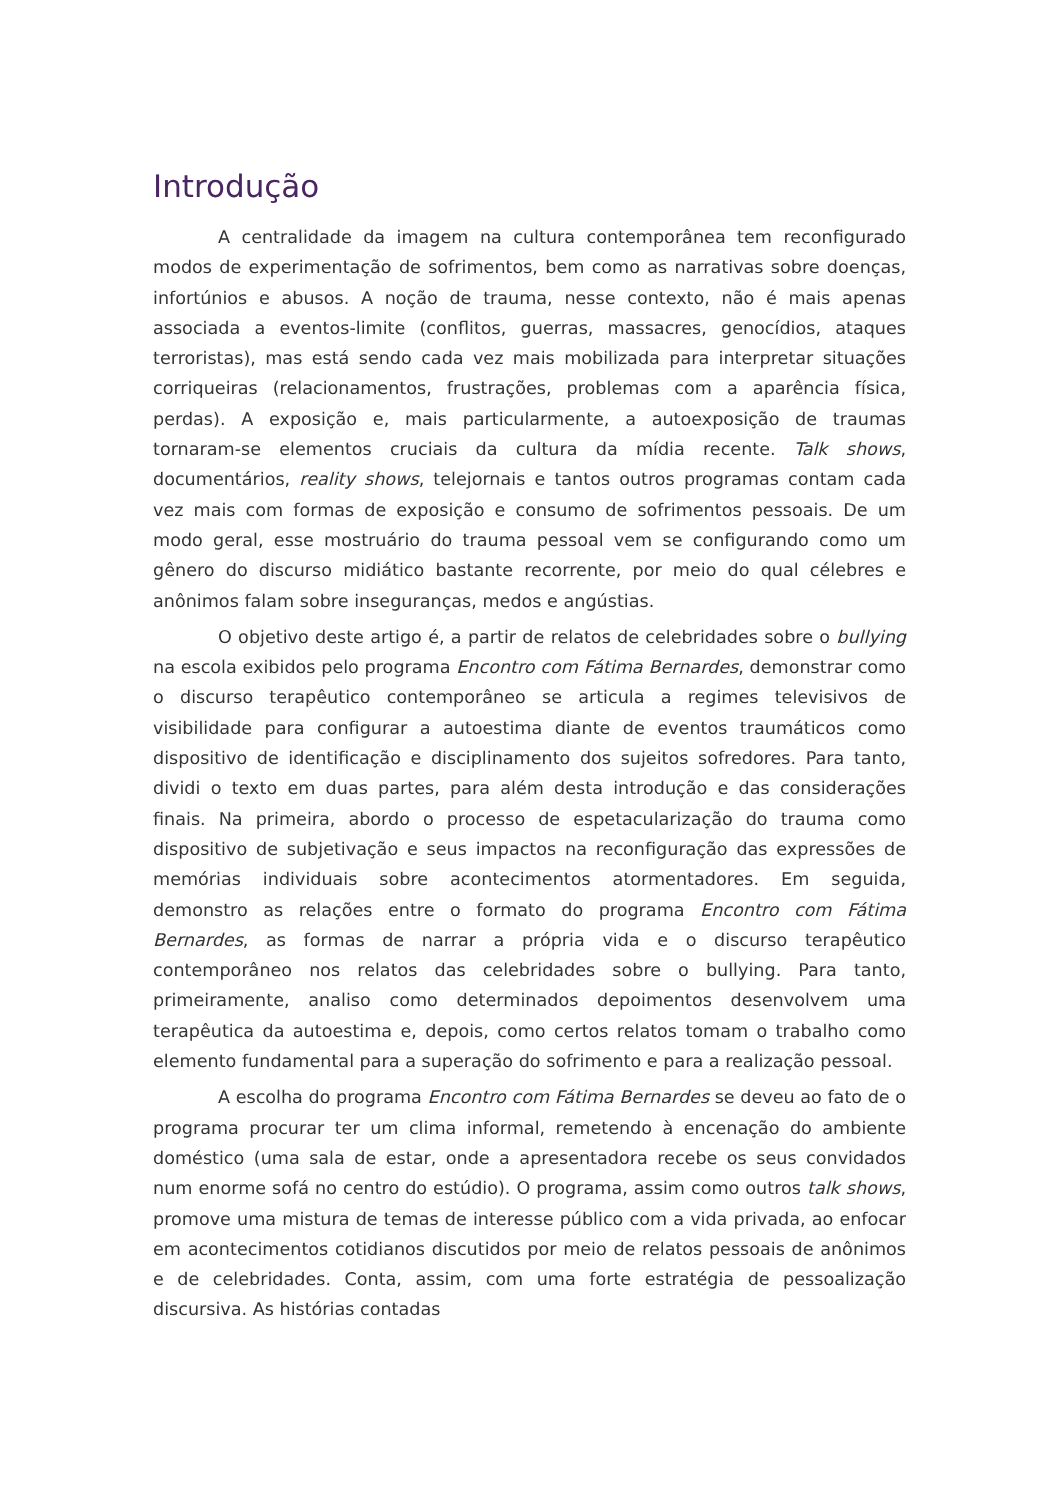Introdução
A centralidade da imagem na cultura contemporânea tem reconfigurado modos de experimentação de sofrimentos, bem como as narrativas sobre doenças, infortúnios e abusos. A noção de trauma, nesse contexto, não é mais apenas associada a eventos-limite (conflitos, guerras, massacres, genocídios, ataques terroristas), mas está sendo cada vez mais mobilizada para interpretar situações corriqueiras (relacionamentos, frustrações, problemas com a aparência física, perdas). A exposição e, mais particularmente, a autoexposição de traumas tornaram-se elementos cruciais da cultura da mídia recente. Talk shows, documentários, reality shows, telejornais e tantos outros programas contam cada vez mais com formas de exposição e consumo de sofrimentos pessoais. De um modo geral, esse mostruário do trauma pessoal vem se configurando como um gênero do discurso midiático bastante recorrente, por meio do qual célebres e anônimos falam sobre inseguranças, medos e angústias.
O objetivo deste artigo é, a partir de relatos de celebridades sobre o bullying na escola exibidos pelo programa Encontro com Fátima Bernardes, demonstrar como o discurso terapêutico contemporâneo se articula a regimes televisivos de visibilidade para configurar a autoestima diante de eventos traumáticos como dispositivo de identificação e disciplinamento dos sujeitos sofredores. Para tanto, dividi o texto em duas partes, para além desta introdução e das considerações finais. Na primeira, abordo o processo de espetacularização do trauma como dispositivo de subjetivação e seus impactos na reconfiguração das expressões de memórias individuais sobre acontecimentos atormentadores. Em seguida, demonstro as relações entre o formato do programa Encontro com Fátima Bernardes, as formas de narrar a própria vida e o discurso terapêutico contemporâneo nos relatos das celebridades sobre o bullying. Para tanto, primeiramente, analiso como determinados depoimentos desenvolvem uma terapêutica da autoestima e, depois, como certos relatos tomam o trabalho como elemento fundamental para a superação do sofrimento e para a realização pessoal.
A escolha do programa Encontro com Fátima Bernardes se deveu ao fato de o programa procurar ter um clima informal, remetendo à encenação do ambiente doméstico (uma sala de estar, onde a apresentadora recebe os seus convidados num enorme sofá no centro do estúdio). O programa, assim como outros talk shows, promove uma mistura de temas de interesse público com a vida privada, ao enfocar em acontecimentos cotidianos discutidos por meio de relatos pessoais de anônimos e de celebridades. Conta, assim, com uma forte estratégia de pessoalização discursiva. As histórias contadas